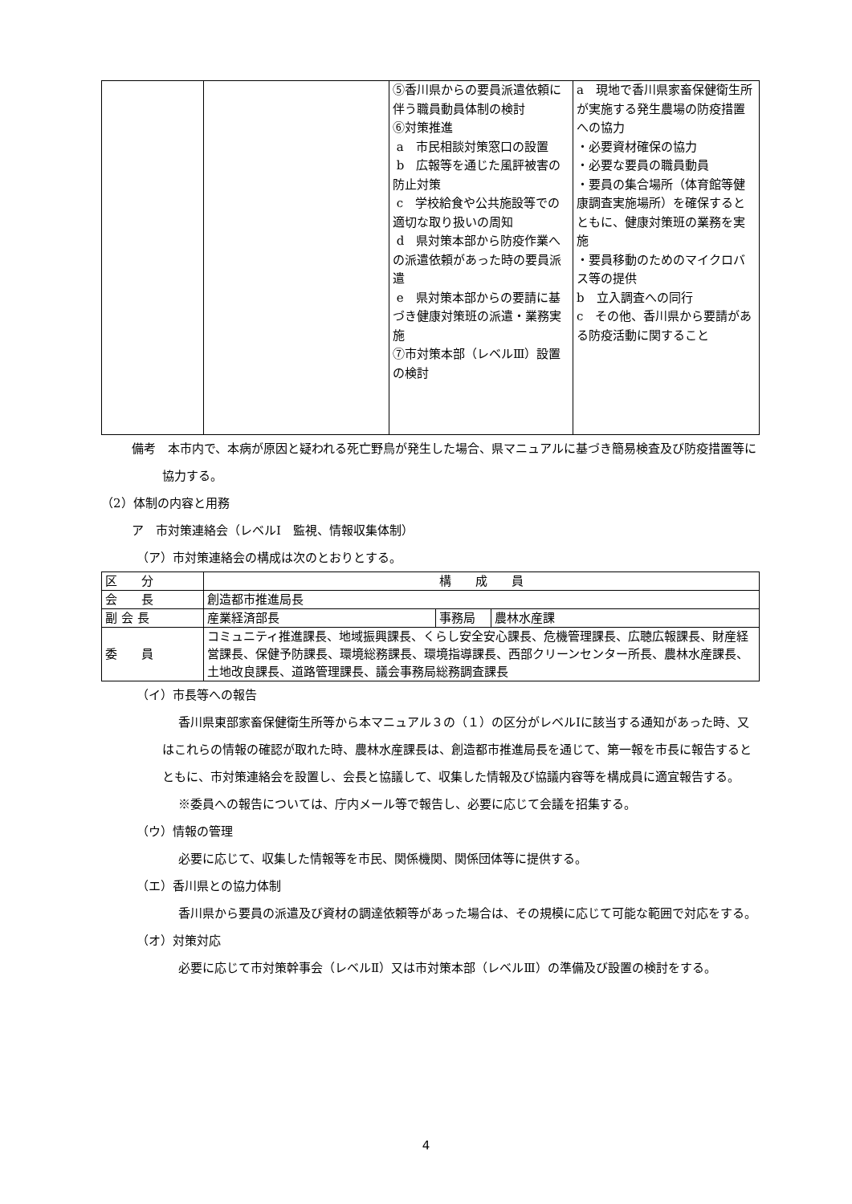| | | ⑤香川県からの要員派遣依頼に伴う職員動員体制の検討 ⑥対策推進 a 市民相談対策窓口の設置 b 広報等を通じた風評被害の防止対策 c 学校給食や公共施設等での適切な取り扱いの周知 d 県対策本部から防疫作業への派遣依頼があった時の要員派遣 e 県対策本部からの要請に基づき健康対策班の派遣・業務実施 ⑦市対策本部（レベルⅢ）設置の検討 | a 現地で香川県家畜保健衛生所が実施する発生農場の防疫措置への協力 ・必要資材確保の協力 ・必要な要員の職員動員 ・要員の集合場所（体育館等健康調査実施場所）を確保するとともに、健康対策班の業務を実施 ・要員移動のためのマイクロバス等の提供 b 立入調査への同行 c その他、香川県から要請がある防疫活動に関すること |
備考　本市内で、本病が原因と疑われる死亡野鳥が発生した場合、県マニュアルに基づき簡易検査及び防疫措置等に協力する。
（2）体制の内容と用務
ア　市対策連絡会（レベルⅠ　監視、情報収集体制）
（ア）市対策連絡会の構成は次のとおりとする。
| 区 分 | 構 成 員 | | |
| 会 長 | 創造都市推進局長 | | |
| 副 会 長 | 産業経済部長 | 事務局 | 農林水産課 |
| 委 員 | コミュニティ推進課長、地域振興課長、くらし安全安心課長、危機管理課長、広聴広報課長、財産経営課長、保健予防課長、環境総務課長、環境指導課長、西部クリーンセンター所長、農林水産課長、土地改良課長、道路管理課長、議会事務局総務調査課長 | | |
（イ）市長等への報告
香川県東部家畜保健衛生所等から本マニュアル３の（１）の区分がレベルⅠに該当する通知があった時、又はこれらの情報の確認が取れた時、農林水産課長は、創造都市推進局長を通じて、第一報を市長に報告するとともに、市対策連絡会を設置し、会長と協議して、収集した情報及び協議内容等を構成員に適宜報告する。
※委員への報告については、庁内メール等で報告し、必要に応じて会議を招集する。
（ウ）情報の管理
必要に応じて、収集した情報等を市民、関係機関、関係団体等に提供する。
（エ）香川県との協力体制
香川県から要員の派遣及び資材の調達依頼等があった場合は、その規模に応じて可能な範囲で対応をする。
（オ）対策対応
必要に応じて市対策幹事会（レベルⅡ）又は市対策本部（レベルⅢ）の準備及び設置の検討をする。
4